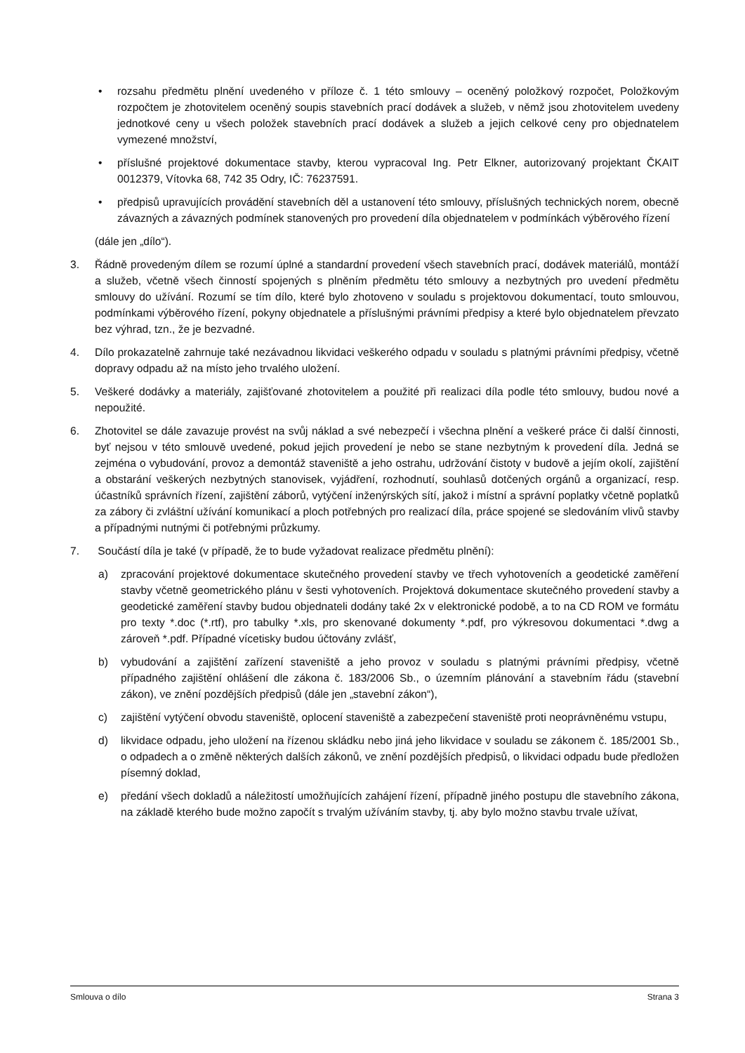• rozsahu předmětu plnění uvedeného v příloze č. 1 této smlouvy – oceněný položkový rozpočet, Položkovým rozpočtem je zhotovitelem oceněný soupis stavebních prací dodávek a služeb, v němž jsou zhotovitelem uvedeny jednotkové ceny u všech položek stavebních prací dodávek a služeb a jejich celkové ceny pro objednatelem vymezené množství,
• příslušné projektové dokumentace stavby, kterou vypracoval Ing. Petr Elkner, autorizovaný projektant ČKAIT 0012379, Vítovka 68, 742 35 Odry, IČ: 76237591.
• předpisů upravujících provádění stavebních děl a ustanovení této smlouvy, příslušných technických norem, obecně závazných a závazných podmínek stanovených pro provedení díla objednatelem v podmínkách výběrového řízení
(dále jen „dílo“).
3. Řádně provedeným dílem se rozumí úplné a standardní provedení všech stavebních prací, dodávek materiálů, montáží a služeb, včetně všech činností spojených s plněním předmětu této smlouvy a nezbytných pro uvedení předmětu smlouvy do užívání. Rozumí se tím dílo, které bylo zhotoveno v souladu s projektovou dokumentací, touto smlouvou, podmínkami výběrového řízení, pokyny objednatele a příslušnými právními předpisy a které bylo objednatelem převzato bez výhrad, tzn., že je bezvadné.
4. Dílo prokazatelně zahrnuje také nezávadnou likvidaci veškerého odpadu v souladu s platnými právními předpisy, včetně dopravy odpadu až na místo jeho trvalého uložení.
5. Veškeré dodávky a materiály, zajišťované zhotovitelem a použité při realizaci díla podle této smlouvy, budou nové a nepoužité.
6. Zhotovitel se dále zavazuje provést na svůj náklad a své nebezpečí i všechna plnění a veškeré práce či další činnosti, byť nejsou v této smlouvě uvedené, pokud jejich provedení je nebo se stane nezbytným k provedení díla. Jedná se zejména o vybudování, provoz a demontáž staveniště a jeho ostrahu, udržování čistoty v budově a jejím okolí, zajištění a obstarání veškerých nezbytných stanovisek, vyjádření, rozhodnutí, souhlasů dotčených orgánů a organizací, resp. účastníků správních řízení, zajištění záborů, vytýčení inženýrských sítí, jakož i místní a správní poplatky včetně poplatků za zábory či zvláštní užívání komunikací a ploch potřebných pro realizací díla, práce spojené se sledováním vlivů stavby a případnými nutnými či potřebnými průzkumy.
7. Součástí díla je také (v případě, že to bude vyžadovat realizace předmětu plnění):
a) zpracování projektové dokumentace skutečného provedení stavby ve třech vyhotoveních a geodetické zaměření stavby včetně geometrického plánu v šesti vyhotoveních. Projektová dokumentace skutečného provedení stavby a geodetické zaměření stavby budou objednateli dodány také 2x v elektronické podobě, a to na CD ROM ve formátu pro texty *.doc (*.rtf), pro tabulky *.xls, pro skenované dokumenty *.pdf, pro výkresovou dokumentaci *.dwg a zároveň *.pdf. Případné vícetisky budou účtovány zvlášť,
b) vybudování a zajištění zařízení staveniště a jeho provoz v souladu s platnými právními předpisy, včetně případného zajištění ohlášení dle zákona č. 183/2006 Sb., o územním plánování a stavebním řádu (stavební zákon), ve znění pozdějších předpisů (dále jen „stavební zákon“),
c) zajištění vytýčení obvodu staveniště, oplocení staveniště a zabezpečení staveniště proti neoprávněnému vstupu,
d) likvidace odpadu, jeho uložení na řízenou skládku nebo jiná jeho likvidace v souladu se zákonem č. 185/2001 Sb., o odpadech a o změně některých dalších zákonů, ve znění pozdějších předpisů, o likvidaci odpadu bude předložen písemný doklad,
e) předání všech dokladů a náležitostí umožňujících zahájení řízení, případně jiného postupu dle stavebního zákona, na základě kterého bude možno započít s trvalým užíváním stavby, tj. aby bylo možno stavbu trvale užívat,
Smlouva o dílo Strana 3